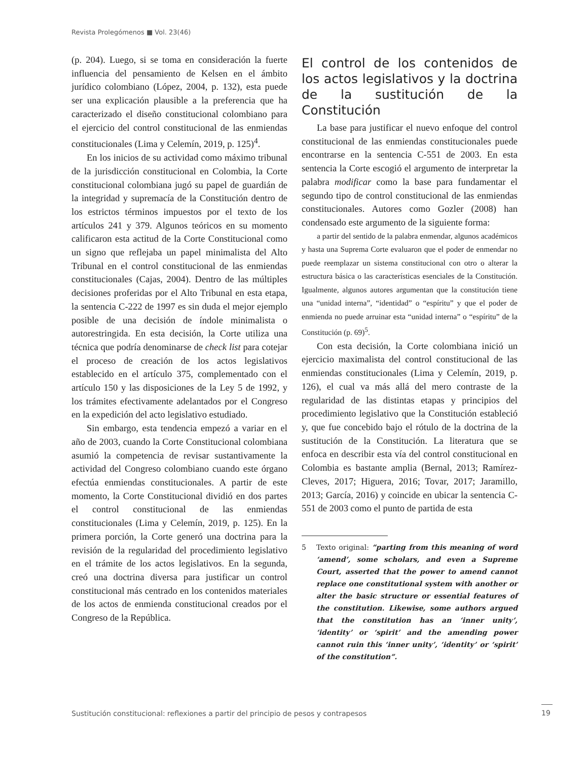Revista Prolegómenos ■ Vol. 23(46)
(p. 204). Luego, si se toma en consideración la fuerte influencia del pensamiento de Kelsen en el ámbito jurídico colombiano (López, 2004, p. 132), esta puede ser una explicación plausible a la preferencia que ha caracterizado el diseño constitucional colombiano para el ejercicio del control constitucional de las enmiendas constitucionales (Lima y Celemín, 2019, p. 125)<sup>4</sup>.
En los inicios de su actividad como máximo tribunal de la jurisdicción constitucional en Colombia, la Corte constitucional colombiana jugó su papel de guardián de la integridad y supremacía de la Constitución dentro de los estrictos términos impuestos por el texto de los artículos 241 y 379. Algunos teóricos en su momento calificaron esta actitud de la Corte Constitucional como un signo que reflejaba un papel minimalista del Alto Tribunal en el control constitucional de las enmiendas constitucionales (Cajas, 2004). Dentro de las múltiples decisiones proferidas por el Alto Tribunal en esta etapa, la sentencia C-222 de 1997 es sin duda el mejor ejemplo posible de una decisión de índole minimalista o autorestringida. En esta decisión, la Corte utiliza una técnica que podría denominarse de check list para cotejar el proceso de creación de los actos legislativos establecido en el artículo 375, complementado con el artículo 150 y las disposiciones de la Ley 5 de 1992, y los trámites efectivamente adelantados por el Congreso en la expedición del acto legislativo estudiado.
Sin embargo, esta tendencia empezó a variar en el año de 2003, cuando la Corte Constitucional colombiana asumió la competencia de revisar sustantivamente la actividad del Congreso colombiano cuando este órgano efectúa enmiendas constitucionales. A partir de este momento, la Corte Constitucional dividió en dos partes el control constitucional de las enmiendas constitucionales (Lima y Celemín, 2019, p. 125). En la primera porción, la Corte generó una doctrina para la revisión de la regularidad del procedimiento legislativo en el trámite de los actos legislativos. En la segunda, creó una doctrina diversa para justificar un control constitucional más centrado en los contenidos materiales de los actos de enmienda constitucional creados por el Congreso de la República.
El control de los contenidos de los actos legislativos y la doctrina de la sustitución de la Constitución
La base para justificar el nuevo enfoque del control constitucional de las enmiendas constitucionales puede encontrarse en la sentencia C-551 de 2003. En esta sentencia la Corte escogió el argumento de interpretar la palabra modificar como la base para fundamentar el segundo tipo de control constitucional de las enmiendas constitucionales. Autores como Gozler (2008) han condensado este argumento de la siguiente forma:
a partir del sentido de la palabra enmendar, algunos académicos y hasta una Suprema Corte evaluaron que el poder de enmendar no puede reemplazar un sistema constitucional con otro o alterar la estructura básica o las características esenciales de la Constitución. Igualmente, algunos autores argumentan que la constitución tiene una “unidad interna”, “identidad” o “espíritu” y que el poder de enmienda no puede arruinar esta “unidad interna” o “espíritu” de la Constitución (p. 69)<sup>5</sup>.
Con esta decisión, la Corte colombiana inició un ejercicio maximalista del control constitucional de las enmiendas constitucionales (Lima y Celemín, 2019, p. 126), el cual va más allá del mero contraste de la regularidad de las distintas etapas y principios del procedimiento legislativo que la Constitución estableció y, que fue concebido bajo el rótulo de la doctrina de la sustitución de la Constitución. La literatura que se enfoca en describir esta vía del control constitucional en Colombia es bastante amplia (Bernal, 2013; Ramírez-Cleves, 2017; Higuera, 2016; Tovar, 2017; Jaramillo, 2013; García, 2016) y coincide en ubicar la sentencia C-551 de 2003 como el punto de partida de esta
5 Texto original: “parting from this meaning of word ‘amend’, some scholars, and even a Supreme Court, asserted that the power to amend cannot replace one constitutional system with another or alter the basic structure or essential features of the constitution. Likewise, some authors argued that the constitution has an ‘inner unity’, ‘identity’ or ‘spirit’ and the amending power cannot ruin this ‘inner unity’, ‘identity’ or ‘spirit’ of the constitution”.
Sustitución constitucional: reflexiones a partir del principio de pesos y contrapesos
19